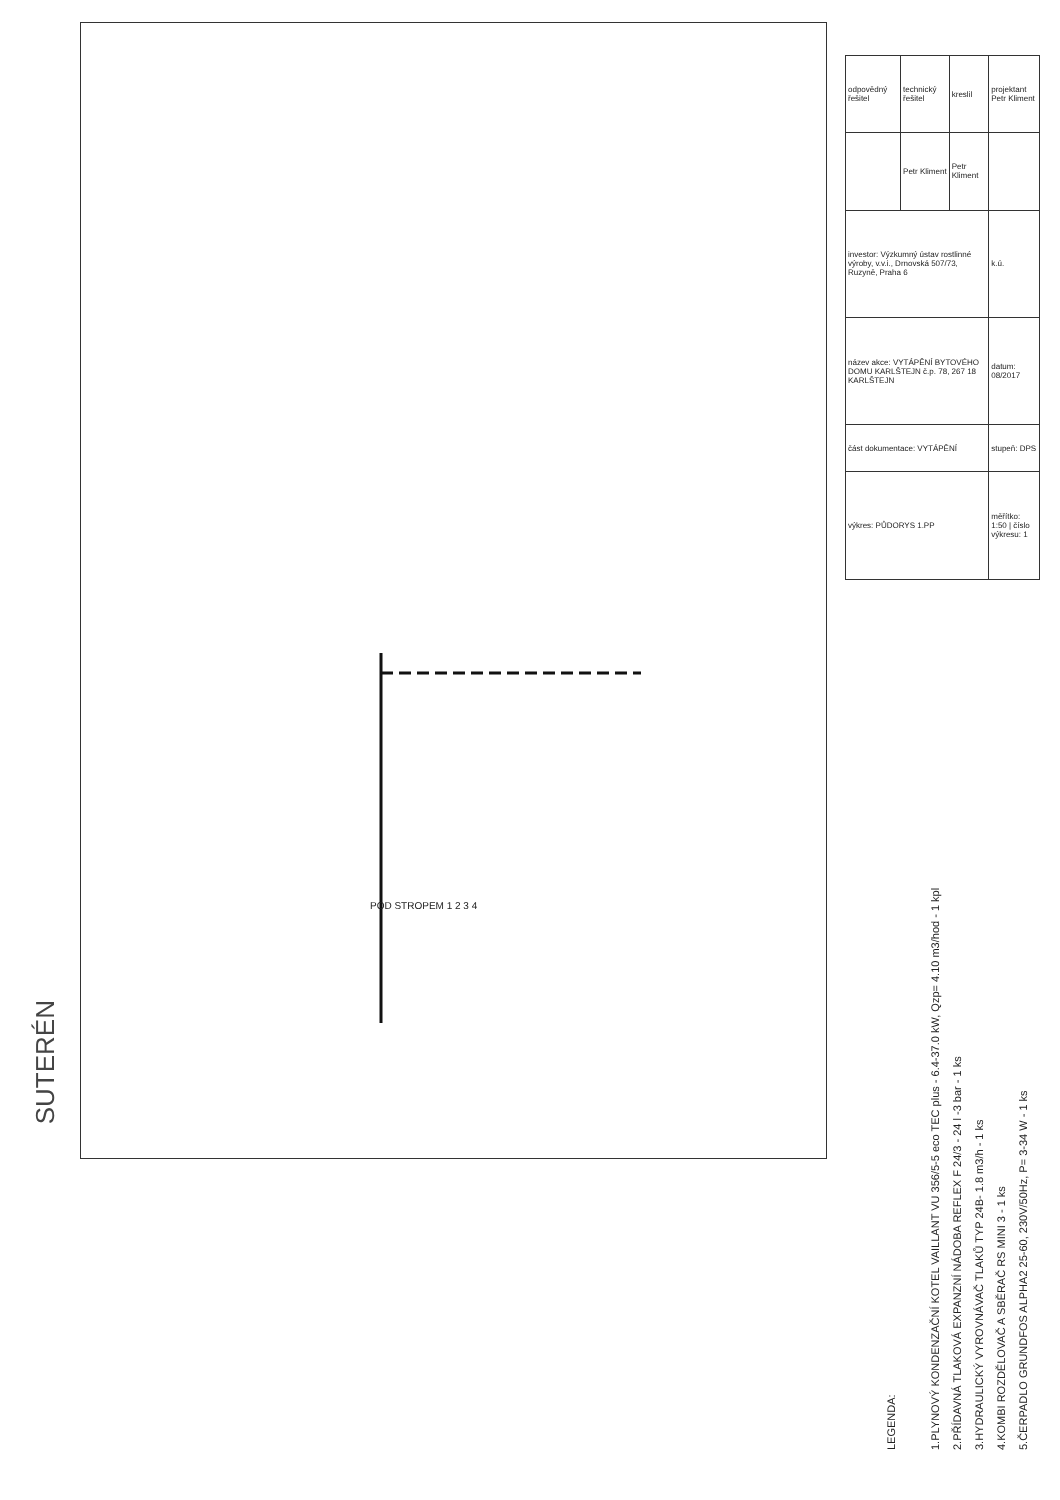SUTERÉN
POD STROPEM 1 2 3 4
| odpovědný řešitel | technický řešitel | kreslil | projektant Petr Kliment |
| | Petr Kliment | Petr Kliment | |
| investor: Výzkumný ústav rostlinné výroby, v.v.i., Drnovská 507/73, Ruzyně, Praha 6 | | | k.ú. |
| název akce: VYTÁPĚNÍ BYTOVÉHO DOMU KARLŠTEJN č.p. 78, 267 18 KARLŠTEJN | | | datum: 08/2017 |
| část dokumentace: VYTÁPĚNÍ | | | stupeň: DPS |
| výkres: PŮDORYS 1.PP | | | měřítko: 1:50 / číslo výkresu: 1 |
LEGENDA:
1.PLYNOVÝ KONDENZAČNÍ KOTEL VAILLANT VU 356/5-5 eco TEC plus - 6.4-37.0 kW, Qzp= 4.10 m3/hod - 1 kpl
2.PŘÍDAVNÁ TLAKOVÁ EXPANZNÍ NÁDOBA REFLEX F 24/3 - 24 l -3 bar - 1 ks
3.HYDRAULICKÝ VYROVNÁVAČ TLAKŮ TYP 24B- 1.8 m3/h - 1 ks
4.KOMBI ROZDĚLOVAČ A SBĚRAČ RS MINI 3 - 1 ks
5.ČERPADLO GRUNDFOS ALPHA2 25-60, 230V/50Hz, P= 3-34 W - 1 ks